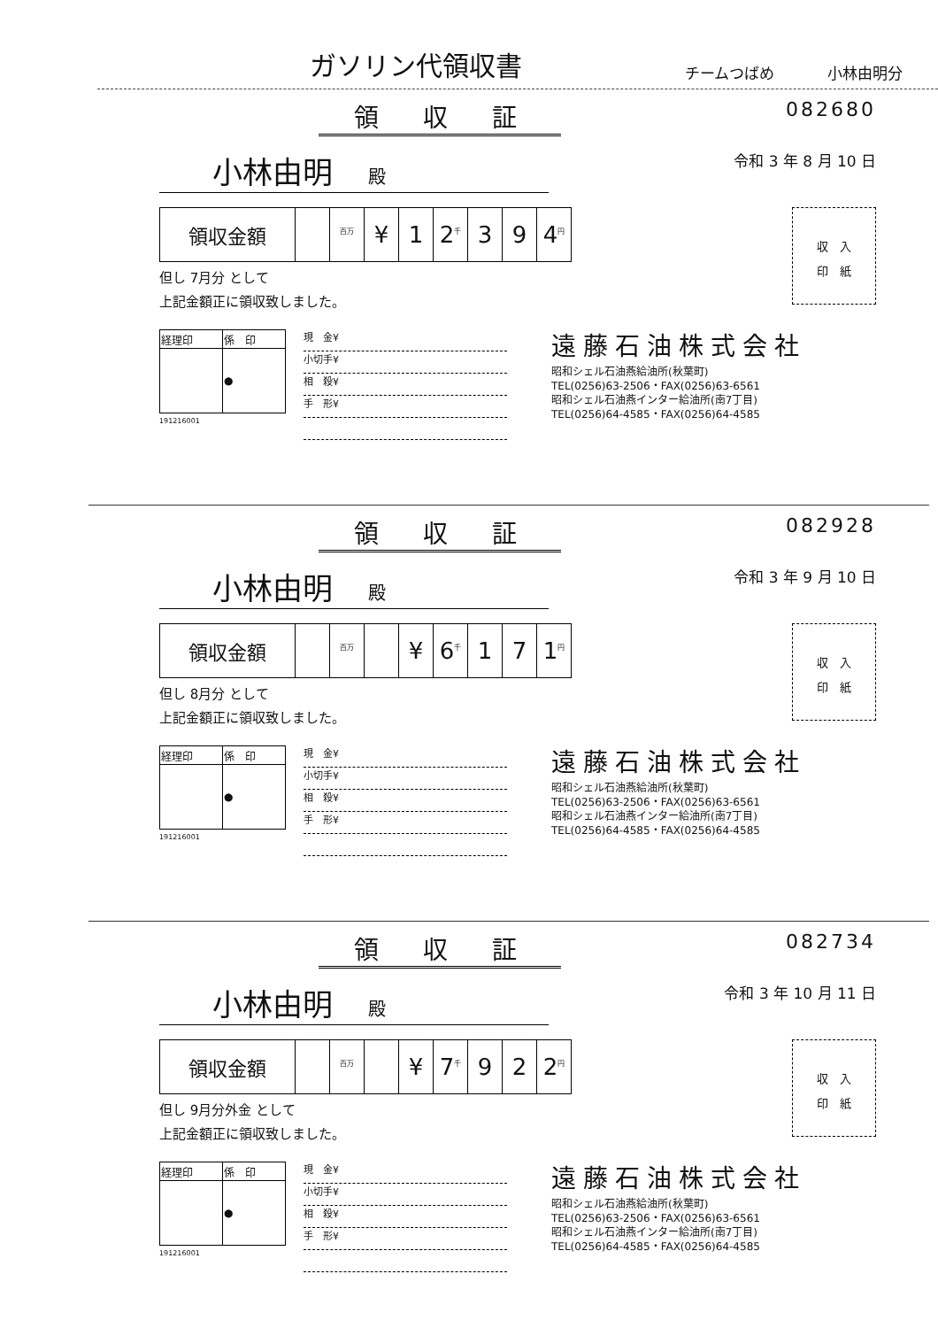ガソリン代領収書
チームつばめ 小林由明分
領収証
082680
小林由明 殿
令和 3 年 8 月 10 日
| 領収金額 | | <sup>百万</sup> | ¥ | 1 | 2<sup>千</sup> | 3 | 9 | 4<sup>円</sup> |
但し 7月分 として
上記金額正に領収致しました。
収　入
印　紙
| 経理印 | 係 印 |
| | ● |
191216001
現　金¥
小切手¥
相　殺¥
手　形¥
遠藤石油株式会社
昭和シェル石油燕給油所(秋葉町)
TEL(0256)63-2506・FAX(0256)63-6561
昭和シェル石油燕インター給油所(南7丁目)
TEL(0256)64-4585・FAX(0256)64-4585
領収証
082928
小林由明 殿
令和 3 年 9 月 10 日
| 領収金額 | | <sup>百万</sup> | | ¥ | 6<sup>千</sup> | 1 | 7 | 1<sup>円</sup> |
但し 8月分 として
上記金額正に領収致しました。
収　入
印　紙
| 経理印 | 係 印 |
| | ● |
191216001
現　金¥
小切手¥
相　殺¥
手　形¥
遠藤石油株式会社
昭和シェル石油燕給油所(秋葉町)
TEL(0256)63-2506・FAX(0256)63-6561
昭和シェル石油燕インター給油所(南7丁目)
TEL(0256)64-4585・FAX(0256)64-4585
領収証
082734
小林由明 殿
令和 3 年 10 月 11 日
| 領収金額 | | <sup>百万</sup> | | ¥ | 7<sup>千</sup> | 9 | 2 | 2<sup>円</sup> |
但し 9月分外金 として
上記金額正に領収致しました。
収　入
印　紙
| 経理印 | 係 印 |
| | ● |
191216001
現　金¥
小切手¥
相　殺¥
手　形¥
遠藤石油株式会社
昭和シェル石油燕給油所(秋葉町)
TEL(0256)63-2506・FAX(0256)63-6561
昭和シェル石油燕インター給油所(南7丁目)
TEL(0256)64-4585・FAX(0256)64-4585